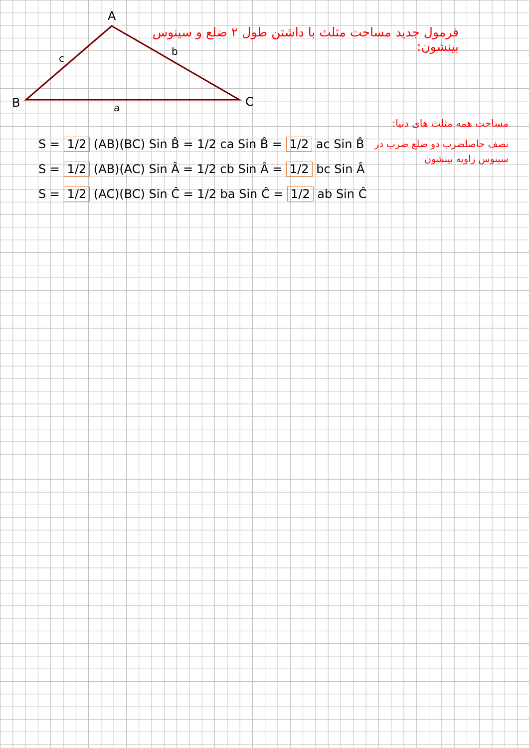A
B
C
c
b
a
فرمول جدید مساحت مثلث با داشتن طول ۲ ضلع و سینوس بینشون:
مساحت همه مثلث های دنیا:
نصف حاصلضرب دو ضلع ضرب در سینوس زاویه بینشون
S = 1/2 (AB)(BC) Sin B̂ = 1/2 ca Sin B̂ = 1/2 ac Sin B̂
S = 1/2 (AB)(AC) Sin Â = 1/2 cb Sin Â = 1/2 bc Sin Â
S = 1/2 (AC)(BC) Sin Ĉ = 1/2 ba Sin Ĉ = 1/2 ab Sin Ĉ